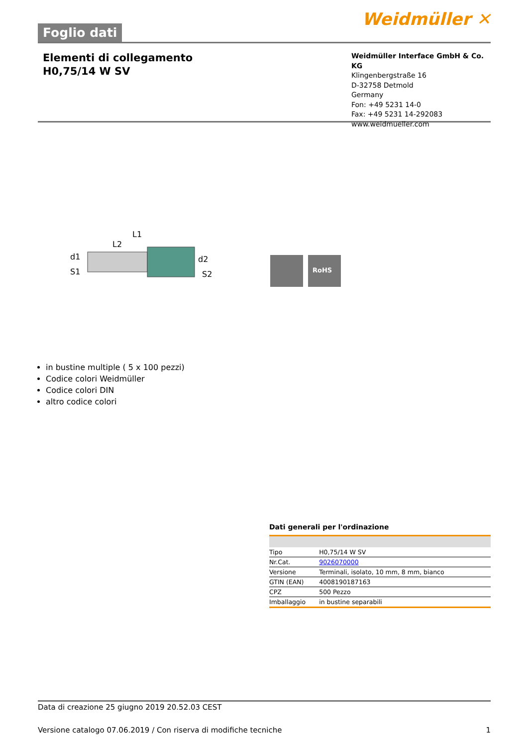Foglio dati
Weidmüller ✕
Elementi di collegamento
H0,75/14 W SV
Weidmüller Interface GmbH & Co. KG
Klingenbergstraße 16
D-32758 Detmold
Germany
Fon: +49 5231 14-0
Fax: +49 5231 14-292083
www.weidmueller.com
L1
L2
d1
S1
d2
S2
RoHS
in bustine multiple ( 5 x 100 pezzi)
Codice colori Weidmüller
Codice colori DIN
altro codice colori
Dati generali per l'ordinazione
| Tipo | H0,75/14 W SV |
| Nr.Cat. | 9026070000 |
| Versione | Terminali, isolato, 10 mm, 8 mm, bianco |
| GTIN (EAN) | 4008190187163 |
| CPZ | 500 Pezzo |
| Imballaggio | in bustine separabili |
Data di creazione 25 giugno 2019 20.52.03 CEST
Versione catalogo 07.06.2019 / Con riserva di modifiche tecniche 1